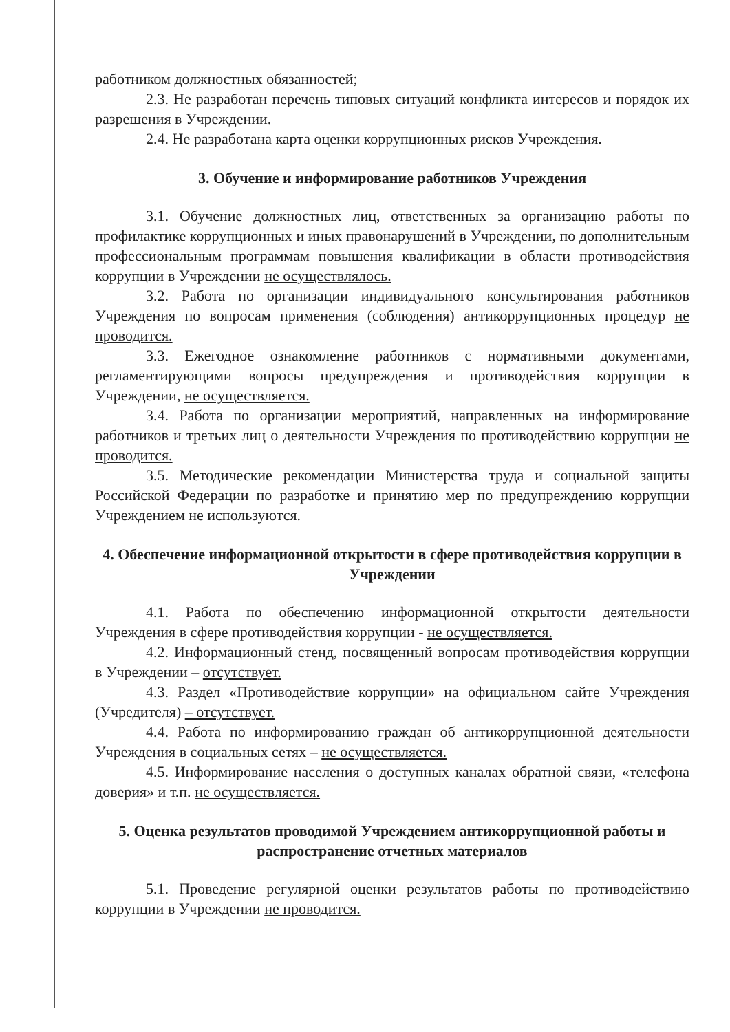работником должностных обязанностей;
2.3. Не разработан перечень типовых ситуаций конфликта интересов и порядок их разрешения в Учреждении.
2.4. Не разработана карта оценки коррупционных рисков Учреждения.
3. Обучение и информирование работников Учреждения
3.1. Обучение должностных лиц, ответственных за организацию работы по профилактике коррупционных и иных правонарушений в Учреждении, по дополнительным профессиональным программам повышения квалификации в области противодействия коррупции в Учреждении не осуществлялось.
3.2. Работа по организации индивидуального консультирования работников Учреждения по вопросам применения (соблюдения) антикоррупционных процедур не проводится.
3.3. Ежегодное ознакомление работников с нормативными документами, регламентирующими вопросы предупреждения и противодействия коррупции в Учреждении, не осуществляется.
3.4. Работа по организации мероприятий, направленных на информирование работников и третьих лиц о деятельности Учреждения по противодействию коррупции не проводится.
3.5. Методические рекомендации Министерства труда и социальной защиты Российской Федерации по разработке и принятию мер по предупреждению коррупции Учреждением не используются.
4. Обеспечение информационной открытости в сфере противодействия коррупции в Учреждении
4.1. Работа по обеспечению информационной открытости деятельности Учреждения в сфере противодействия коррупции - не осуществляется.
4.2. Информационный стенд, посвященный вопросам противодействия коррупции в Учреждении – отсутствует.
4.3. Раздел «Противодействие коррупции» на официальном сайте Учреждения (Учредителя) – отсутствует.
4.4. Работа по информированию граждан об антикоррупционной деятельности Учреждения в социальных сетях – не осуществляется.
4.5. Информирование населения о доступных каналах обратной связи, «телефона доверия» и т.п. не осуществляется.
5. Оценка результатов проводимой Учреждением антикоррупционной работы и распространение отчетных материалов
5.1. Проведение регулярной оценки результатов работы по противодействию коррупции в Учреждении не проводится.